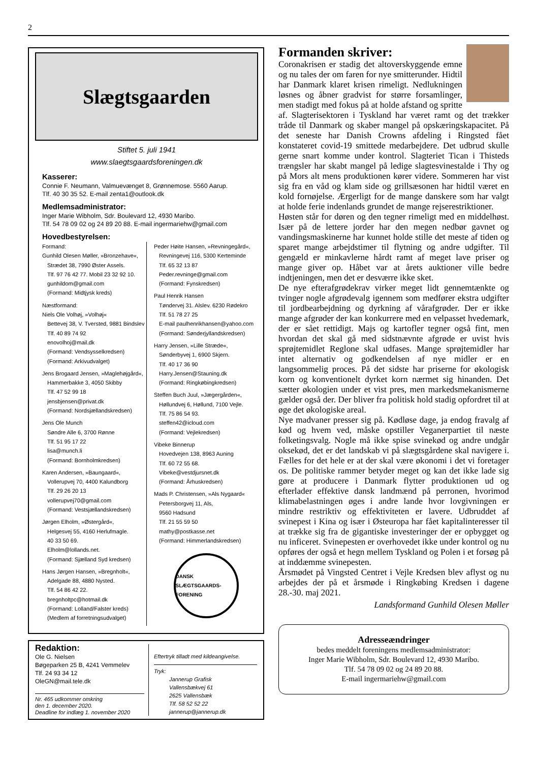2
Slægtsgaarden
Stiftet 5. juli 1941
www.slaegtsgaardsforeningen.dk
Kasserer:
Connie F. Neumann, Valmuevænget 8, Grønnemose. 5560 Aarup.
Tlf. 40 30 35 52. E-mail zenta1@outlook.dk
Medlemsadministrator:
Inger Marie Wibholm, Sdr. Boulevard 12, 4930 Maribo.
Tlf. 54 78 09 02 og 24 89 20 88. E-mail ingermariehw@gmail.com
Hovedbestyrelsen:
Formand:
Gunhild Olesen Møller, »Bronzehave«,
Strædet 38, 7990 Øster Assels.
Tlf. 97 76 42 77. Mobil 23 32 92 10.
gunhildom@gmail.com
(Formand: Midtjysk kreds)
Næstformand:
Niels Ole Volhøj, »Volhøj«
Bettevej 38, V. Tversted, 9881 Bindslev
Tlf. 40 89 74 92
enovolhoj@mail.dk
(Formand: Vendsysselkredsen)
(Formand: Arkivudvalget)
Jens Brogaard Jensen, »Maglehøjgård«,
Hammerbakke 3, 4050 Skibby
Tlf. 47 52 99 18
jensbjensen@privat.dk
(Formand: Nordsjællandskredsen)
Jens Ole Munch
Søndre Alle 6, 3700 Rønne
Tlf. 51 95 17 22
lisa@munch.li
(Formand: Bornholmkredsen)
Karen Andersen, »Baungaard«,
Vollerupvej 70, 4400 Kalundborg
Tlf. 29 26 20 13
vollerupvej70@gmail.com
(Formand: Vestsjællandskredsen)
Jørgen Elholm, »Østergård«,
Helgesvej 55, 4160 Herlufmagle.
40 33 50 69.
Elholm@lollands.net.
(Formand: Sjælland Syd kredsen)
Hans Jørgen Hansen, »Bregnholt«,
Adelgade 88, 4880 Nysted.
Tlf. 54 86 42 22.
bregnholtpc@hotmail.dk
(Formand: Lolland/Falster kreds)
(Medlem af forretningsudvalget)
Peder Høite Hansen, »Revningegård«,
Revningevej 116, 5300 Kerteminde
Tlf. 65 32 13 87
Peder.revninge@gmail.com
(Formand: Fynskredsen)
Paul Henrik Hansen
Tøndervej 31. Alslev. 6230 Rødekro
Tlf. 51 78 27 25
E-mail paulhenrikhansen@yahoo.com
(Formand: Sønderjyllandskredsen)
Harry Jensen, »Lille Stræde«,
Sønderbyvej 1, 6900 Skjern.
Tlf. 40 17 36 90
Harry.Jensen@Stauning.dk
(Formand: Ringkøbingkredsen)
Steffen Buch Juul, »Jægergården«,
Høllundvej 6, Høllund, 7100 Vejle.
Tlf. 75 86 54 93.
steffen42@icloud.com
(Formand: Vejlekredsen)
Vibeke Binnerup
Hovedvejen 138, 8963 Auning
Tlf. 60 72 55 68.
Vibeke@vestdjursnet.dk
(Formand: Århuskredsen)
Mads P. Christensen, »Als Nygaard«
Petersborgvej 11, Als,
9560 Hadsund
Tlf. 21 55 59 50
mathy@postkasse.net
(Formand: Himmerlandskredsen)
DANSK SLÆGTSGAARDS-FORENING
Redaktion:
Ole G. Nielsen
Bøgeparken 25 B, 4241 Vemmelev
Tlf. 24 93 34 12
OleGN@mail.tele.dk
Nr. 465 udkommer omkring
den 1. december 2020.
Deadline for indlæg 1. november 2020
Eftertryk tilladt med kildeangivelse.
Tryk:
Jannerup Grafisk
Vallensbækvej 61
2625 Vallensbæk
Tlf. 58 52 52 22
jannerup@jannerup.dk
Formanden skriver:
Coronakrisen er stadig det altoverskyggende emne og nu tales der om faren for nye smitterunder. Hidtil har Danmark klaret krisen rimeligt. Nedlukningen løsnes og åbner gradvist for større forsamlinger, men stadigt med fokus på at holde afstand og spritte af. Slagterisektoren i Tyskland har været ramt og det trækker tråde til Danmark og skaber mangel på opskæringskapacitet. På det seneste har Danish Crowns afdeling i Ringsted fået konstateret covid-19 smittede medarbejdere. Det udbrud skulle gerne snart komme under kontrol. Slagteriet Tican i Thisteds trængsler har skabt mangel på ledige slagtesvinestalde i Thy og på Mors alt mens produktionen kører videre. Sommeren har vist sig fra en våd og klam side og grillsæsonen har hidtil været en kold fornøjelse. Ærgerligt for de mange danskere som har valgt at holde ferie indenlands grundet de mange rejserestriktioner.
Høsten står for døren og den tegner rimeligt med en middelhøst. Især på de lettere jorder har den megen nedbør gavnet og vandingsmaskinerne har kunnet holde stille det meste af tiden og sparet mange arbejdstimer til flytning og andre udgifter. Til gengæld er minkavlerne hårdt ramt af meget lave priser og mange giver op. Håbet var at årets auktioner ville bedre indtjeningen, men det er desværre ikke sket.
De nye efterafgrødekrav virker meget lidt gennemtænkte og tvinger nogle afgrødevalg igennem som medfører ekstra udgifter til jordbearbejdning og dyrkning af vårafgrøder. Der er ikke mange afgrøder der kan konkurrere med en velpasset hvedemark, der er sået rettidigt. Majs og kartofler tegner også fint, men hvordan det skal gå med sidstnævnte afgrøde er uvist hvis sprøjtemidlet Reglone skal udfases. Mange sprøjtemidler har intet alternativ og godkendelsen af nye midler er en langsommelig proces. På det sidste har priserne for økologisk korn og konventionelt dyrket korn nærmet sig hinanden. Det sætter økologien under et vist pres, men markedsmekanismerne gælder også der. Der bliver fra politisk hold stadig opfordret til at øge det økologiske areal.
Nye madvaner presser sig på. Kødløse dage, ja endog fravalg af kød og hvem ved, måske opstiller Veganerpartiet til næste folketingsvalg. Nogle må ikke spise svinekød og andre undgår oksekød, det er det landskab vi på slægtsgårdene skal navigere i. Fælles for det hele er at der skal være økonomi i det vi foretager os. De politiske rammer betyder meget og kan det ikke lade sig gøre at producere i Danmark flytter produktionen ud og efterlader effektive dansk landmænd på perronen, hvorimod klimabelastningen øges i andre lande hvor lovgivningen er mindre restriktiv og effektiviteten er lavere. Udbruddet af svinepest i Kina og især i Østeuropa har fået kapitalinteresser til at trække sig fra de gigantiske investeringer der er opbygget og nu inficeret. Svinepesten er overhovedet ikke under kontrol og nu opføres der også et hegn mellem Tyskland og Polen i et forsøg på at inddæmme svinepesten.
Årsmødet på Vingsted Centret i Vejle Kredsen blev aflyst og nu arbejdes der på et årsmøde i Ringkøbing Kredsen i dagene 28.-30. maj 2021.
Landsformand Gunhild Olesen Møller
Adresseændringer
bedes meddelt foreningens medlemsadministrator:
Inger Marie Wibholm, Sdr. Boulevard 12, 4930 Maribo.
Tlf. 54 78 09 02 og 24 89 20 88.
E-mail ingermariehw@gmail.com